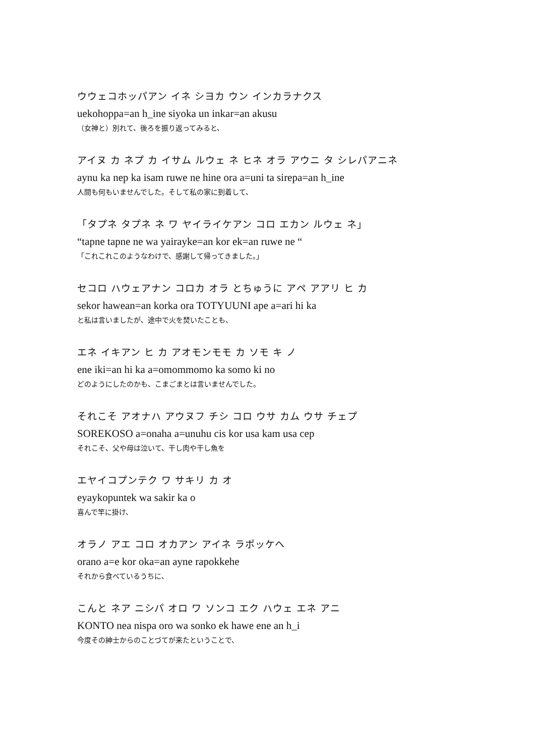ウウェコホッパアン イネ シヨカ ウン インカラナクス
uekohoppa=an h_ine siyoka un inkar=an akusu
（女神と）別れて、後ろを振り返ってみると、
アイヌ カ ネプ カ イサム ルウェ ネ ヒネ オラ アウニ タ シレパアニネ
aynu ka nep ka isam ruwe ne hine ora a=uni ta sirepa=an h_ine
人間も何もいませんでした。そして私の家に到着して、
「タプネ タプネ ネ ワ ヤイライケアン コロ エカン ルウェ ネ」
“tapne tapne ne wa yairayke=an kor ek=an ruwe ne “
「これこれこのようなわけで、感謝して帰ってきました。」
セコロ ハウェアナン コロカ オラ とちゅうに アペ アアリ ヒ カ
sekor hawean=an korka ora TOTYUUNI ape a=ari hi ka
と私は言いましたが、途中で火を焚いたことも、
エネ イキアン ヒ カ アオモンモモ カ ソモ キ ノ
ene iki=an hi ka a=omommomo ka somo ki no
どのようにしたのかも、こまごまとは言いませんでした。
それこそ アオナハ アウヌフ チシ コロ ウサ カム ウサ チェプ
SOREKOSO a=onaha a=unuhu cis kor usa kam usa cep
それこそ、父や母は泣いて、干し肉や干し魚を
エヤイコプンテク ワ サキリ カ オ
eyaykopuntek wa sakir ka o
喜んで竿に掛け、
オラノ アエ コロ オカアン アイネ ラポッケヘ
orano a=e kor oka=an ayne rapokkehe
それから食べているうちに、
こんと ネア ニシパ オロ ワ ソンコ エク ハウェ エネ アニ
KONTO nea nispa oro wa sonko ek hawe ene an h_i
今度その紳士からのことづてが来たということで、